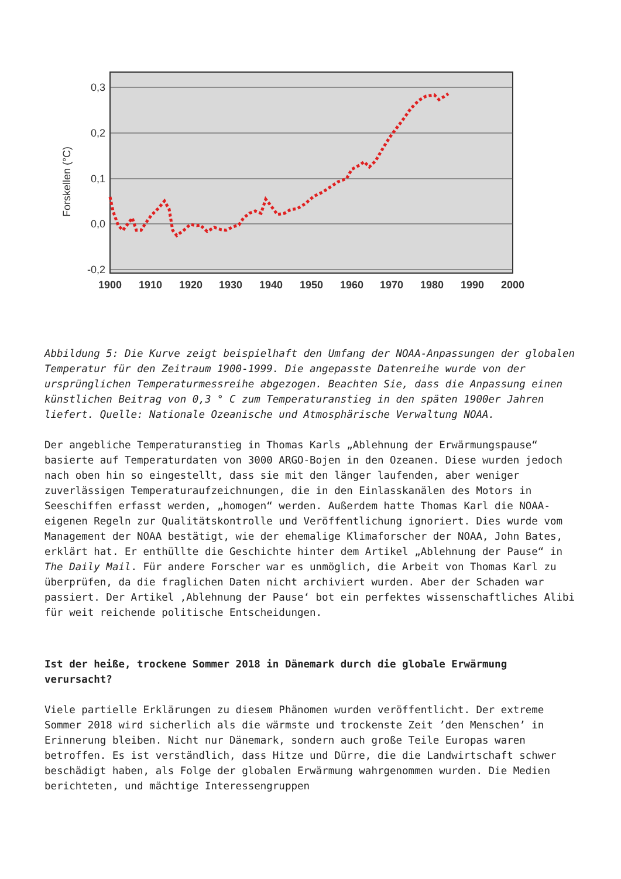0,3
0,2
0,1
0,0
-0,2
Forskellen (°C)
1900
1910
1920
1930
1940
1950
1960
1970
1980
1990
2000
Abbildung 5: Die Kurve zeigt beispielhaft den Umfang der NOAA-Anpassungen der globalen Temperatur für den Zeitraum 1900-1999. Die angepasste Datenreihe wurde von der ursprünglichen Temperaturmessreihe abgezogen. Beachten Sie, dass die Anpassung einen künstlichen Beitrag von 0,3 ° C zum Temperaturanstieg in den späten 1900er Jahren liefert. Quelle: Nationale Ozeanische und Atmosphärische Verwaltung NOAA.
Der angebliche Temperaturanstieg in Thomas Karls „Ablehnung der Erwärmungspause“ basierte auf Temperaturdaten von 3000 ARGO-Bojen in den Ozeanen. Diese wurden jedoch nach oben hin so eingestellt, dass sie mit den länger laufenden, aber weniger zuverlässigen Temperaturaufzeichnungen, die in den Einlasskanälen des Motors in Seeschiffen erfasst werden, „homogen“ werden. Außerdem hatte Thomas Karl die NOAA-eigenen Regeln zur Qualitätskontrolle und Veröffentlichung ignoriert. Dies wurde vom Management der NOAA bestätigt, wie der ehemalige Klimaforscher der NOAA, John Bates, erklärt hat. Er enthüllte die Geschichte hinter dem Artikel „Ablehnung der Pause“ in The Daily Mail. Für andere Forscher war es unmöglich, die Arbeit von Thomas Karl zu überprüfen, da die fraglichen Daten nicht archiviert wurden. Aber der Schaden war passiert. Der Artikel ‚Ablehnung der Pause‘ bot ein perfektes wissenschaftliches Alibi für weit reichende politische Entscheidungen.
Ist der heiße, trockene Sommer 2018 in Dänemark durch die globale Erwärmung verursacht?
Viele partielle Erklärungen zu diesem Phänomen wurden veröffentlicht. Der extreme Sommer 2018 wird sicherlich als die wärmste und trockenste Zeit ’den Menschen’ in Erinnerung bleiben. Nicht nur Dänemark, sondern auch große Teile Europas waren betroffen. Es ist verständlich, dass Hitze und Dürre, die die Landwirtschaft schwer beschädigt haben, als Folge der globalen Erwärmung wahrgenommen wurden. Die Medien berichteten, und mächtige Interessengruppen